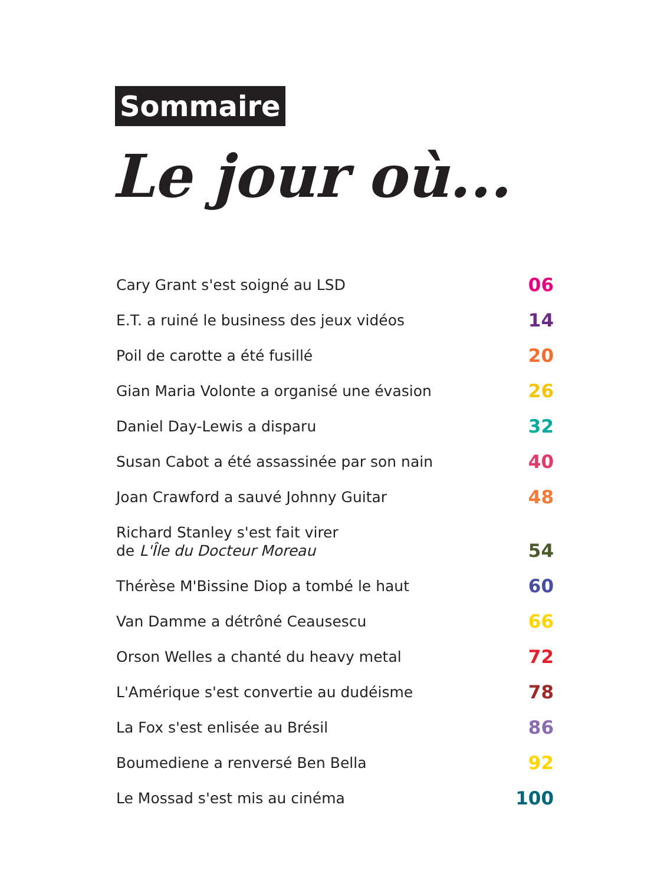Sommaire
Le jour où...
Cary Grant s'est soigné au LSD 06
E.T. a ruiné le business des jeux vidéos 14
Poil de carotte a été fusillé 20
Gian Maria Volonte a organisé une évasion 26
Daniel Day-Lewis a disparu 32
Susan Cabot a été assassinée par son nain 40
Joan Crawford a sauvé Johnny Guitar 48
Richard Stanley s'est fait virer
de L'Île du Docteur Moreau 54
Thérèse M'Bissine Diop a tombé le haut 60
Van Damme a détrôné Ceausescu 66
Orson Welles a chanté du heavy metal 72
L'Amérique s'est convertie au dudéisme 78
La Fox s'est enlisée au Brésil 86
Boumediene a renversé Ben Bella 92
Le Mossad s'est mis au cinéma 100